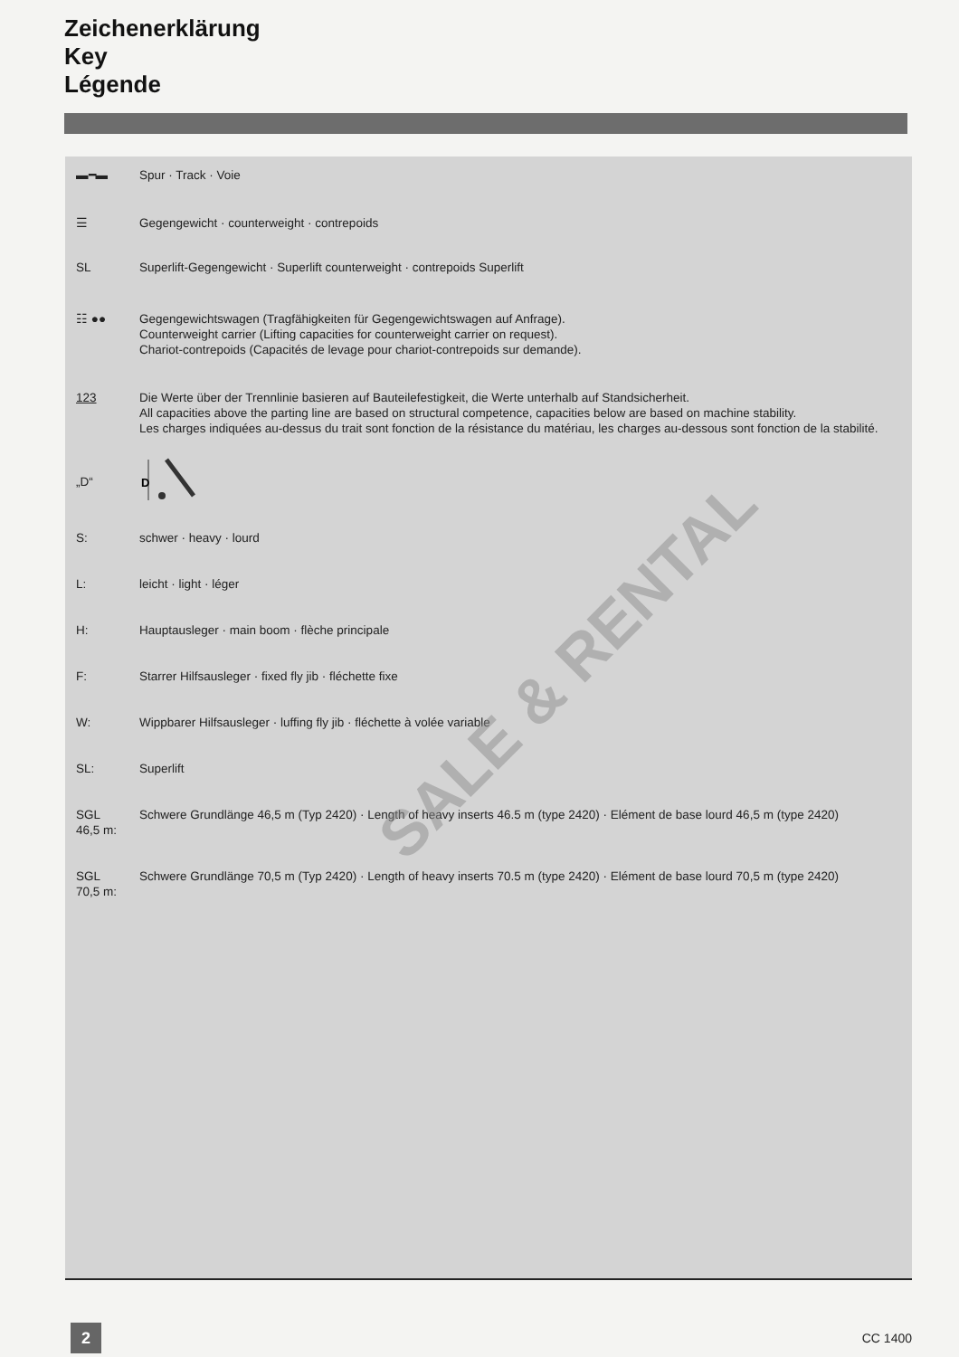Zeichenerklärung
Key
Légende
▬━▬ Spur · Track · Voie
☰ Gegengewicht · counterweight · contrepoids
SL Superlift-Gegengewicht · Superlift counterweight · contrepoids Superlift
☷ ●● Gegengewichtswagen (Tragfähigkeiten für Gegengewichtswagen auf Anfrage).
Counterweight carrier (Lifting capacities for counterweight carrier on request).
Chariot-contrepoids (Capacités de levage pour chariot-contrepoids sur demande).
123 Die Werte über der Trennlinie basieren auf Bauteilefestigkeit, die Werte unterhalb auf Standsicherheit.
All capacities above the parting line are based on structural competence, capacities below are based on machine stability.
Les charges indiquées au-dessus du trait sont fonction de la résistance du matériau, les charges au-dessous sont fonction de la stabilité.
„D“
D
S: schwer · heavy · lourd
L: leicht · light · léger
H: Hauptausleger · main boom · flèche principale
F: Starrer Hilfsausleger · fixed fly jib · fléchette fixe
W: Wippbarer Hilfsausleger · luffing fly jib · fléchette à volée variable
SL: Superlift
SGL
46,5 m:
Schwere Grundlänge 46,5 m (Typ 2420) · Length of heavy inserts 46.5 m (type 2420) · Elément de base lourd 46,5 m (type 2420)
SGL
70,5 m:
Schwere Grundlänge 70,5 m (Typ 2420) · Length of heavy inserts 70.5 m (type 2420) · Elément de base lourd 70,5 m (type 2420)
SALE & RENTAL
2
CC 1400